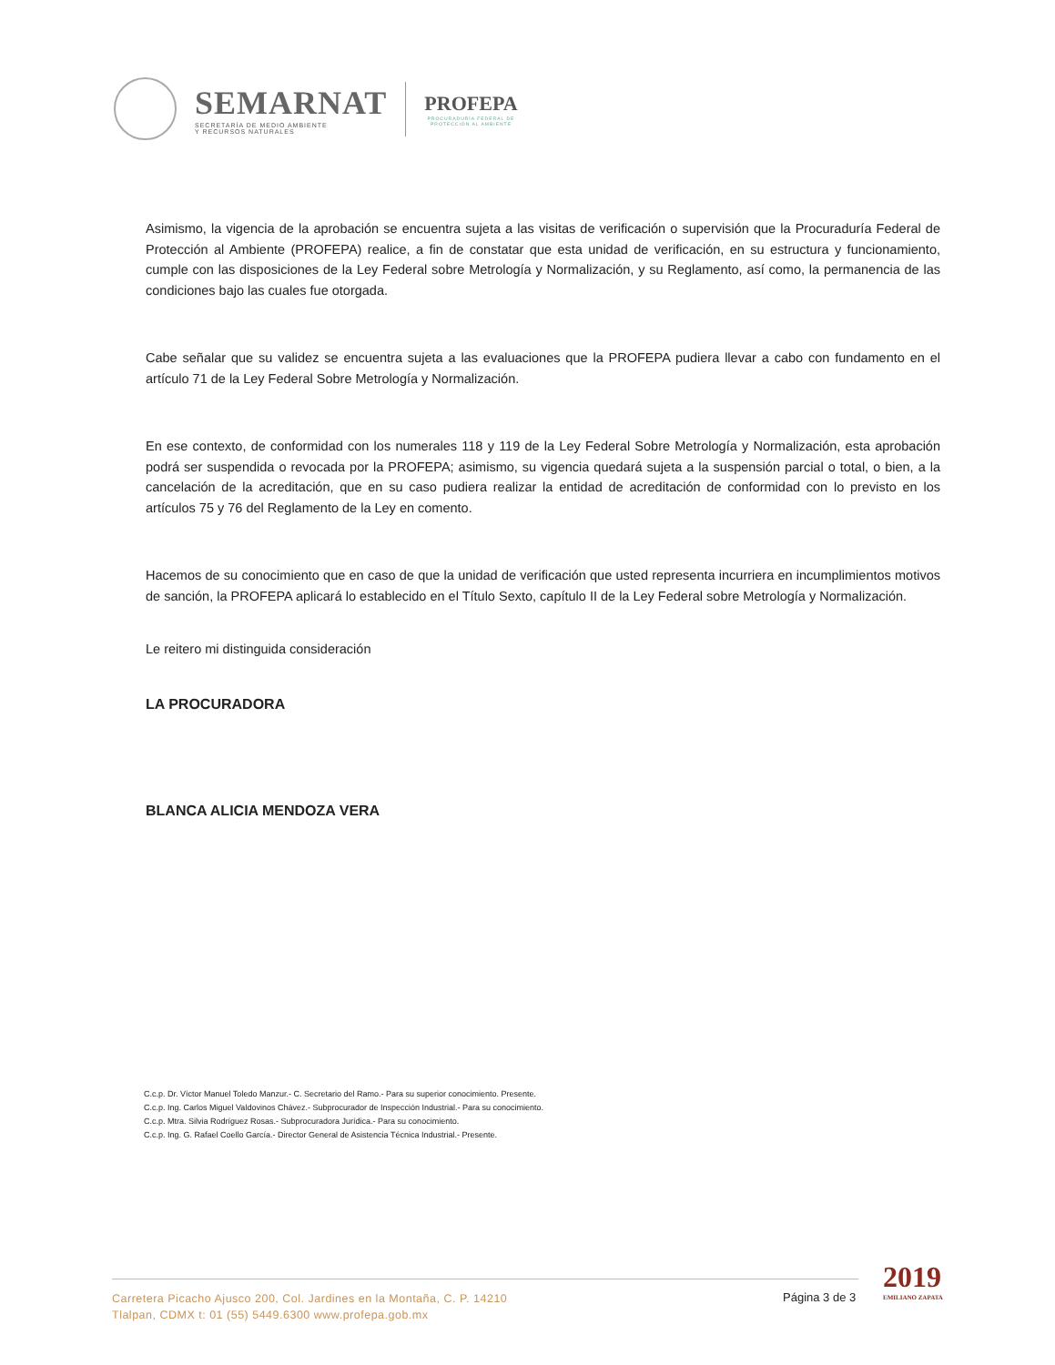SEMARNAT
SECRETARÍA DE MEDIO AMBIENTE
Y RECURSOS NATURALES
PROFEPA
PROCURADURÍA FEDERAL DE
PROTECCIÓN AL AMBIENTE
Asimismo, la vigencia de la aprobación se encuentra sujeta a las visitas de verificación o supervisión que la Procuraduría Federal de Protección al Ambiente (PROFEPA) realice, a fin de constatar que esta unidad de verificación, en su estructura y funcionamiento, cumple con las disposiciones de la Ley Federal sobre Metrología y Normalización, y su Reglamento, así como, la permanencia de las condiciones bajo las cuales fue otorgada.
Cabe señalar que su validez se encuentra sujeta a las evaluaciones que la PROFEPA pudiera llevar a cabo con fundamento en el artículo 71 de la Ley Federal Sobre Metrología y Normalización.
En ese contexto, de conformidad con los numerales 118 y 119 de la Ley Federal Sobre Metrología y Normalización, esta aprobación podrá ser suspendida o revocada por la PROFEPA; asimismo, su vigencia quedará sujeta a la suspensión parcial o total, o bien, a la cancelación de la acreditación, que en su caso pudiera realizar la entidad de acreditación de conformidad con lo previsto en los artículos 75 y 76 del Reglamento de la Ley en comento.
Hacemos de su conocimiento que en caso de que la unidad de verificación que usted representa incurriera en incumplimientos motivos de sanción, la PROFEPA aplicará lo establecido en el Título Sexto, capítulo II de la Ley Federal sobre Metrología y Normalización.
Le reitero mi distinguida consideración
LA PROCURADORA
BLANCA ALICIA MENDOZA VERA
C.c.p. Dr. Víctor Manuel Toledo Manzur.- C. Secretario del Ramo.- Para su superior conocimiento. Presente.
C.c.p. Ing. Carlos Miguel Valdovinos Chávez.- Subprocurador de Inspección Industrial.- Para su conocimiento.
C.c.p. Mtra. Silvia Rodríguez Rosas.- Subprocuradora Jurídica.- Para su conocimiento.
C.c.p. Ing. G. Rafael Coello García.- Director General de Asistencia Técnica Industrial.- Presente.
Carretera Picacho Ajusco 200, Col. Jardines en la Montaña, C. P. 14210
Tlalpan, CDMX t: 01 (55) 5449.6300 www.profepa.gob.mx
Página 3 de 3
2019
EMILIANO ZAPATA